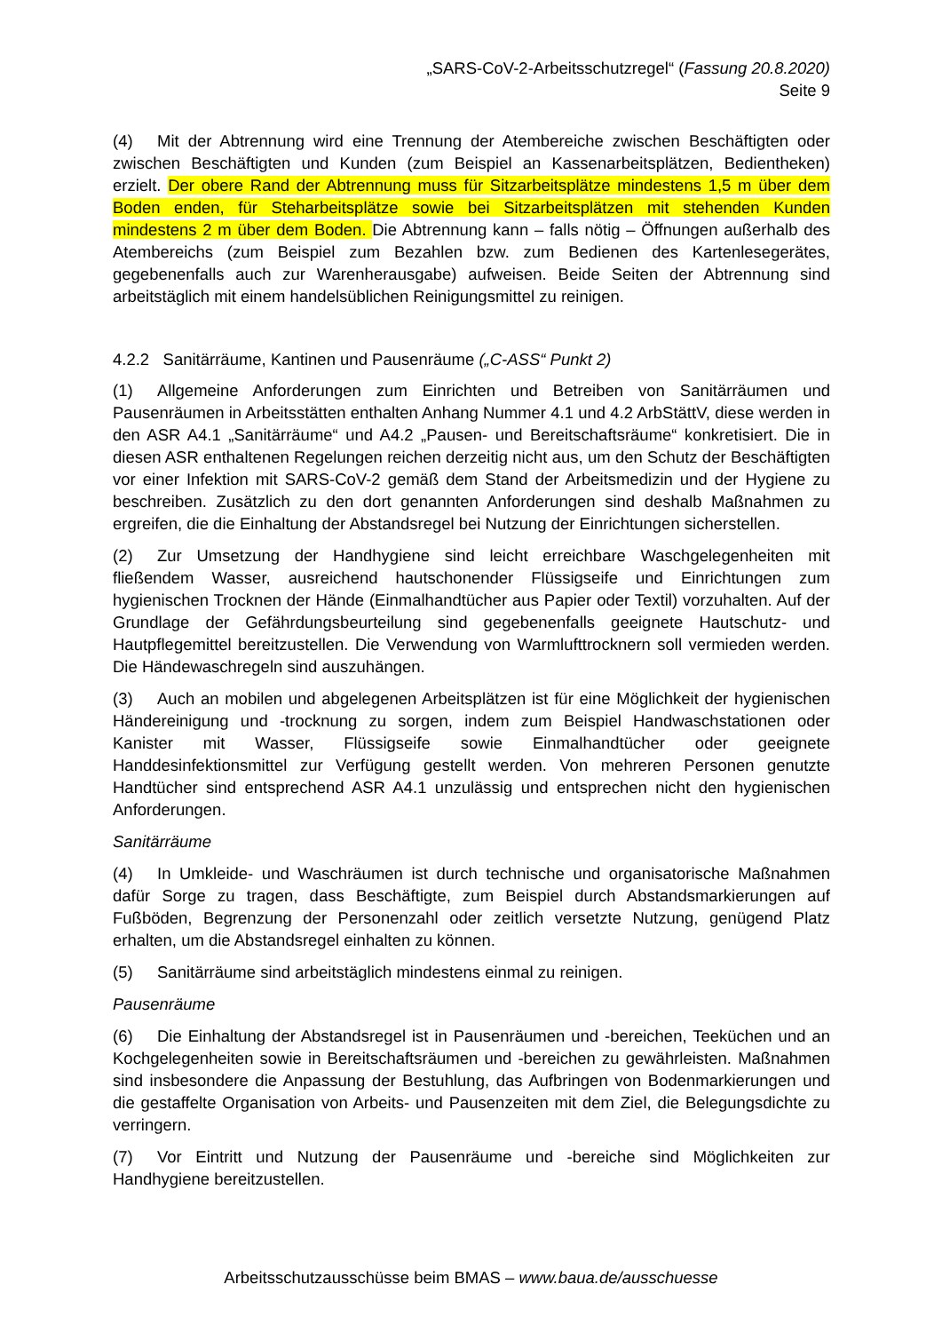„SARS-CoV-2-Arbeitsschutzregel“ (Fassung 20.8.2020)
Seite 9
(4) Mit der Abtrennung wird eine Trennung der Atembereiche zwischen Beschäftigten oder zwischen Beschäftigten und Kunden (zum Beispiel an Kassenarbeitsplätzen, Bedientheken) erzielt. Der obere Rand der Abtrennung muss für Sitzarbeitsplätze mindestens 1,5 m über dem Boden enden, für Steharbeitsplätze sowie bei Sitzarbeitsplätzen mit stehenden Kunden mindestens 2 m über dem Boden. Die Abtrennung kann – falls nötig – Öffnungen außerhalb des Atembereichs (zum Beispiel zum Bezahlen bzw. zum Bedienen des Kartenlesegerätes, gegebenenfalls auch zur Warenherausgabe) aufweisen. Beide Seiten der Abtrennung sind arbeitstäglich mit einem handelsüblichen Reinigungsmittel zu reinigen.
4.2.2 Sanitärräume, Kantinen und Pausenräume („C-ASS“ Punkt 2)
(1) Allgemeine Anforderungen zum Einrichten und Betreiben von Sanitärräumen und Pausenräumen in Arbeitsstätten enthalten Anhang Nummer 4.1 und 4.2 ArbStättV, diese werden in den ASR A4.1 „Sanitärräume“ und A4.2 „Pausen- und Bereitschaftsräume“ konkretisiert. Die in diesen ASR enthaltenen Regelungen reichen derzeitig nicht aus, um den Schutz der Beschäftigten vor einer Infektion mit SARS-CoV-2 gemäß dem Stand der Arbeitsmedizin und der Hygiene zu beschreiben. Zusätzlich zu den dort genannten Anforderungen sind deshalb Maßnahmen zu ergreifen, die die Einhaltung der Abstandsregel bei Nutzung der Einrichtungen sicherstellen.
(2) Zur Umsetzung der Handhygiene sind leicht erreichbare Waschgelegenheiten mit fließendem Wasser, ausreichend hautschonender Flüssigseife und Einrichtungen zum hygienischen Trocknen der Hände (Einmalhandtücher aus Papier oder Textil) vorzuhalten. Auf der Grundlage der Gefährdungsbeurteilung sind gegebenenfalls geeignete Hautschutz- und Hautpflegemittel bereitzustellen. Die Verwendung von Warmlufttrocknern soll vermieden werden. Die Händewaschregeln sind auszuhängen.
(3) Auch an mobilen und abgelegenen Arbeitsplätzen ist für eine Möglichkeit der hygienischen Händereinigung und -trocknung zu sorgen, indem zum Beispiel Handwaschstationen oder Kanister mit Wasser, Flüssigseife sowie Einmalhandtücher oder geeignete Handdesinfektionsmittel zur Verfügung gestellt werden. Von mehreren Personen genutzte Handtücher sind entsprechend ASR A4.1 unzulässig und entsprechen nicht den hygienischen Anforderungen.
Sanitärräume
(4) In Umkleide- und Waschräumen ist durch technische und organisatorische Maßnahmen dafür Sorge zu tragen, dass Beschäftigte, zum Beispiel durch Abstandsmarkierungen auf Fußböden, Begrenzung der Personenzahl oder zeitlich versetzte Nutzung, genügend Platz erhalten, um die Abstandsregel einhalten zu können.
(5) Sanitärräume sind arbeitstäglich mindestens einmal zu reinigen.
Pausenräume
(6) Die Einhaltung der Abstandsregel ist in Pausenräumen und -bereichen, Teeküchen und an Kochgelegenheiten sowie in Bereitschaftsräumen und -bereichen zu gewährleisten. Maßnahmen sind insbesondere die Anpassung der Bestuhlung, das Aufbringen von Bodenmarkierungen und die gestaffelte Organisation von Arbeits- und Pausenzeiten mit dem Ziel, die Belegungsdichte zu verringern.
(7) Vor Eintritt und Nutzung der Pausenräume und -bereiche sind Möglichkeiten zur Handhygiene bereitzustellen.
Arbeitsschutzausschüsse beim BMAS – www.baua.de/ausschuesse